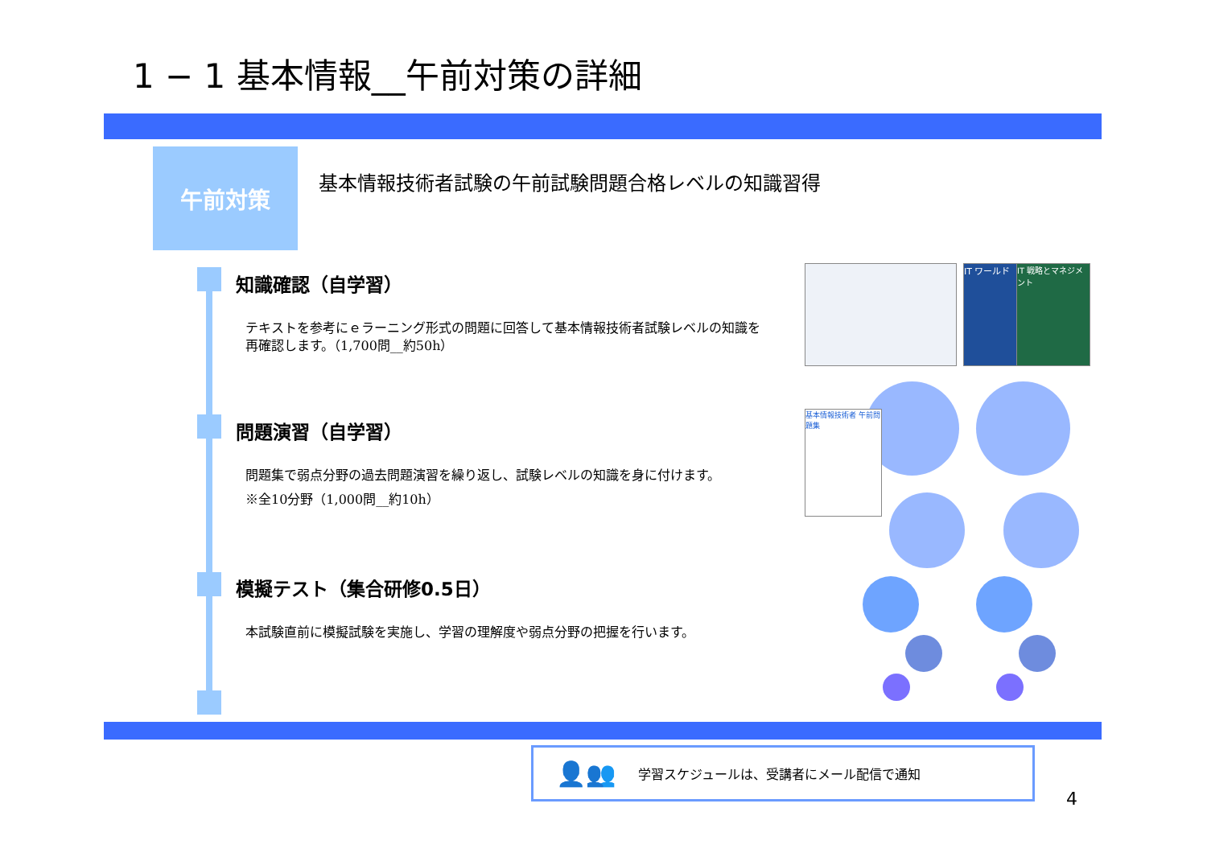1 − 1 基本情報__午前対策の詳細
午前対策
基本情報技術者試験の午前試験問題合格レベルの知識習得
知識確認（自学習）
テキストを参考にｅラーニング形式の問題に回答して基本情報技術者試験レベルの知識を再確認します。（1,700問__約50h）
問題演習（自学習）
問題集で弱点分野の過去問題演習を繰り返し、試験レベルの知識を身に付けます。
※全10分野（1,000問__約10h）
模擬テスト（集合研修0.5日）
本試験直前に模擬試験を実施し、学習の理解度や弱点分野の把握を行います。
IT ワールド
IT 戦略とマネジメント
基本情報技術者 午前問題集
👤👥 学習スケジュールは、受講者にメール配信で通知
4